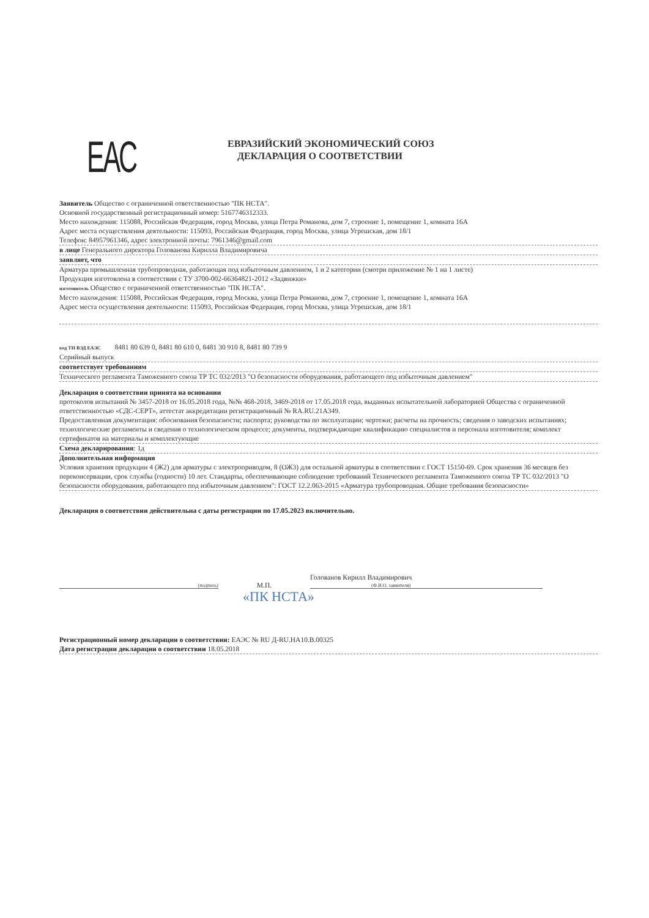ЕАС
ЕВРАЗИЙСКИЙ ЭКОНОМИЧЕСКИЙ СОЮЗ
ДЕКЛАРАЦИЯ О СООТВЕТСТВИИ
Заявитель Общество с ограниченной ответственностью "ПК НСТА".
Основной государственный регистрационный номер: 5167746312333.
Место нахождения: 115088, Российская Федерация, город Москва, улица Петра Романова, дом 7, строение 1, помещение 1, комната 16А
Адрес места осуществления деятельности: 115093, Российская Федерация, город Москва, улица Угрешская, дом 18/1
Телефон: 84957961346, адрес электронной почты: 7961346@gmail.com
в лице Генерального директора Голованова Кирилла Владимировича
заявляет, что
Арматура промышленная трубопроводная, работающая под избыточным давлением, 1 и 2 категории (смотри приложение № 1 на 1 листе)
Продукция изготовлена в соответствии с ТУ 3700-002-66364821-2012 «Задвижки»
изготовитель Общество с ограниченной ответственностью "ПК НСТА".
Место нахождения: 115088, Российская Федерация, город Москва, улица Петра Романова, дом 7, строение 1, помещение 1, комната 16А
Адрес места осуществления деятельности: 115093, Российская Федерация, город Москва, улица Угрешская, дом 18/1
код ТН ВЭД ЕАЭС 8481 80 639 0, 8481 80 610 0, 8481 30 910 8, 8481 80 739 9
Серийный выпуск
соответствует требованиям
Технического регламента Таможенного союза ТР ТС 032/2013 "О безопасности оборудования, работающего под избыточным давлением"
Декларация о соответствии принята на основании
протоколов испытаний № 3457-2018 от 16.05.2018 года, №№ 468-2018, 3469-2018 от 17.05.2018 года, выданных испытательной лабораторией Общества с ограниченной ответственностью «СДС-СЕРТ», аттестат аккредитации регистрационный № RA.RU.21А349.
Предоставленная документация: обоснования безопасности; паспорта; руководства по эксплуатации; чертежи; расчеты на прочность; сведения о заводских испытаниях; технологические регламенты и сведения о технологическом процессе; документы, подтверждающие квалификацию специалистов и персонала изготовителя; комплект сертификатов на материалы и комплектующие
Схема декларирования: 1д
Дополнительная информация
Условия хранения продукции 4 (Ж2) для арматуры с электроприводом, 8 (ОЖ3) для остальной арматуры в соответствии с ГОСТ 15150-69. Срок хранения 36 месяцев без переконсервации, срок службы (годности) 10 лет. Стандарты, обеспечивающие соблюдение требований Технического регламента Таможенного союза ТР ТС 032/2013 "О безопасности оборудования, работающего под избыточным давлением": ГОСТ 12.2.063-2015 «Арматура трубопроводная. Общие требования безопасности»
Декларация о соответствии действительна с даты регистрации по 17.05.2023 включительно.
(подпись)
М.П.
Голованов Кирилл Владимирович
(Ф.И.О. заявителя)
«ПК НСТА»
Регистрационный номер декларации о соответствии: ЕАЭС № RU Д-RU.HA10.B.00325
Дата регистрации декларации о соответствии 18.05.2018